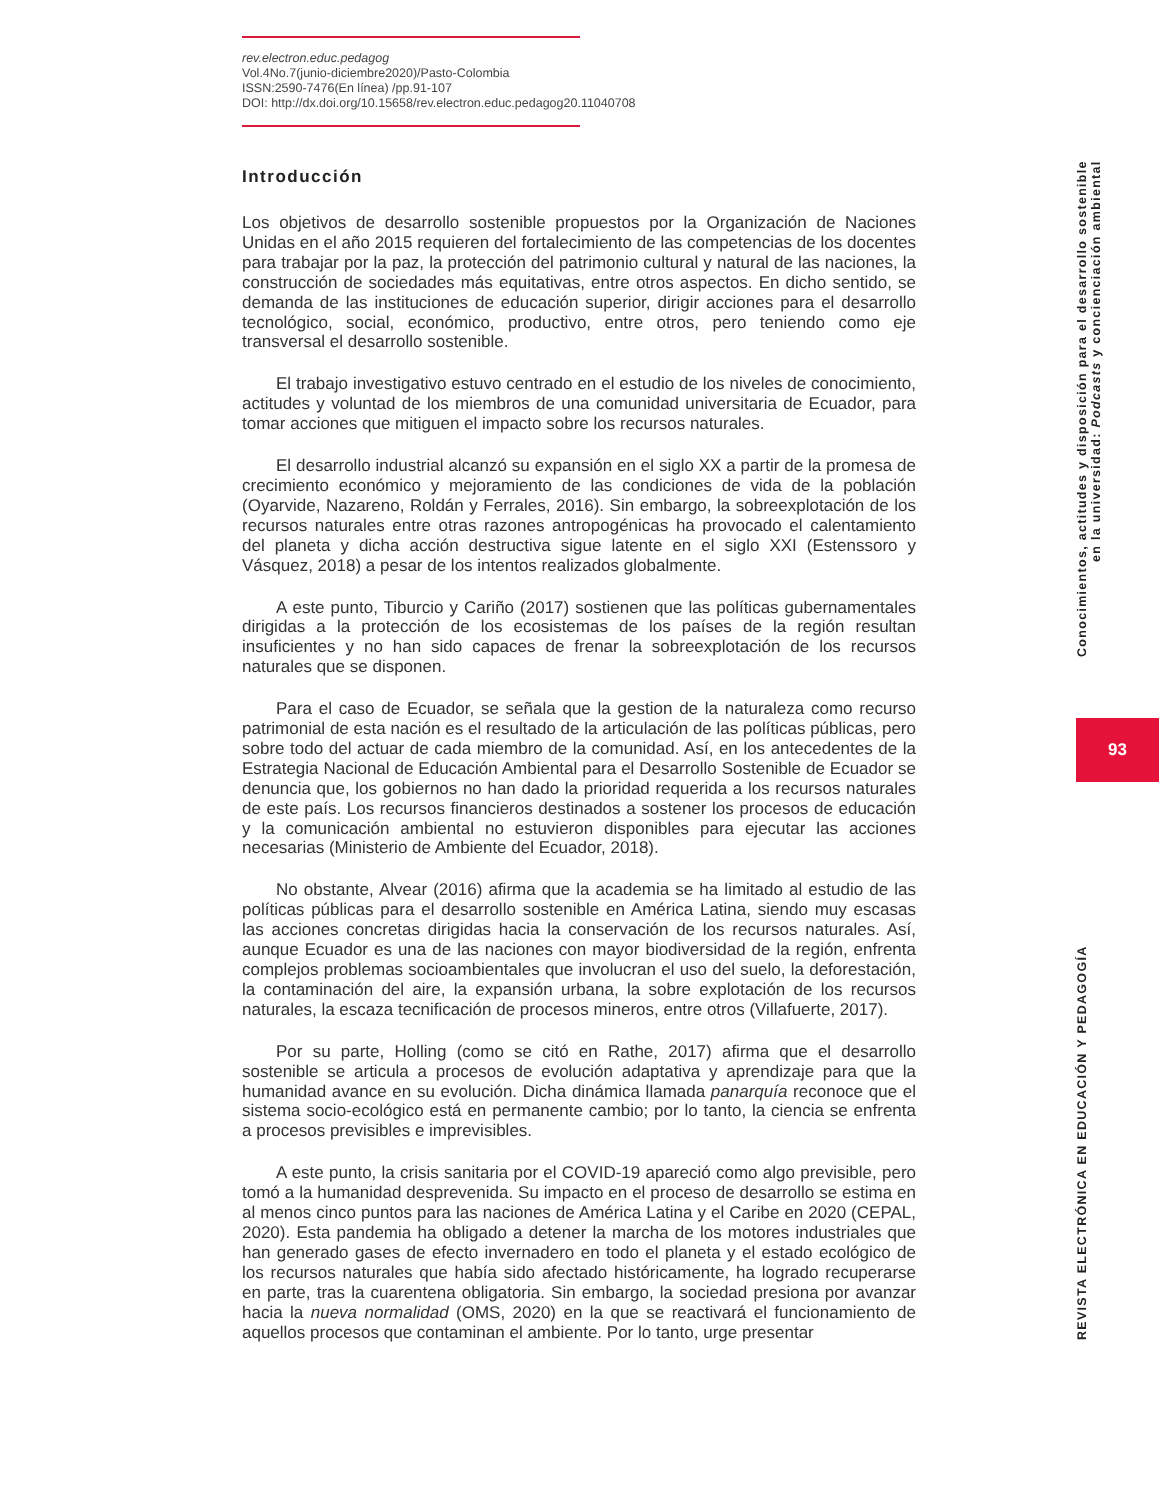rev.electron.educ.pedagog
Vol.4No.7(junio-diciembre2020)/Pasto-Colombia
ISSN:2590-7476(En línea) /pp.91-107
DOI: http://dx.doi.org/10.15658/rev.electron.educ.pedagog20.11040708
Introducción
Los objetivos de desarrollo sostenible propuestos por la Organización de Naciones Unidas en el año 2015 requieren del fortalecimiento de las competencias de los docentes para trabajar por la paz, la protección del patrimonio cultural y natural de las naciones, la construcción de sociedades más equitativas, entre otros aspectos. En dicho sentido, se demanda de las instituciones de educación superior, dirigir acciones para el desarrollo tecnológico, social, económico, productivo, entre otros, pero teniendo como eje transversal el desarrollo sostenible.
El trabajo investigativo estuvo centrado en el estudio de los niveles de conocimiento, actitudes y voluntad de los miembros de una comunidad universitaria de Ecuador, para tomar acciones que mitiguen el impacto sobre los recursos naturales.
El desarrollo industrial alcanzó su expansión en el siglo XX a partir de la promesa de crecimiento económico y mejoramiento de las condiciones de vida de la población (Oyarvide, Nazareno, Roldán y Ferrales, 2016). Sin embargo, la sobreexplotación de los recursos naturales entre otras razones antropogénicas ha provocado el calentamiento del planeta y dicha acción destructiva sigue latente en el siglo XXI (Estenssoro y Vásquez, 2018) a pesar de los intentos realizados globalmente.
A este punto, Tiburcio y Cariño (2017) sostienen que las políticas gubernamentales dirigidas a la protección de los ecosistemas de los países de la región resultan insuficientes y no han sido capaces de frenar la sobreexplotación de los recursos naturales que se disponen.
Para el caso de Ecuador, se señala que la gestion de la naturaleza como recurso patrimonial de esta nación es el resultado de la articulación de las políticas públicas, pero sobre todo del actuar de cada miembro de la comunidad. Así, en los antecedentes de la Estrategia Nacional de Educación Ambiental para el Desarrollo Sostenible de Ecuador se denuncia que, los gobiernos no han dado la prioridad requerida a los recursos naturales de este país. Los recursos financieros destinados a sostener los procesos de educación y la comunicación ambiental no estuvieron disponibles para ejecutar las acciones necesarias (Ministerio de Ambiente del Ecuador, 2018).
No obstante, Alvear (2016) afirma que la academia se ha limitado al estudio de las políticas públicas para el desarrollo sostenible en América Latina, siendo muy escasas las acciones concretas dirigidas hacia la conservación de los recursos naturales. Así, aunque Ecuador es una de las naciones con mayor biodiversidad de la región, enfrenta complejos problemas socioambientales que involucran el uso del suelo, la deforestación, la contaminación del aire, la expansión urbana, la sobre explotación de los recursos naturales, la escaza tecnificación de procesos mineros, entre otros (Villafuerte, 2017).
Por su parte, Holling (como se citó en Rathe, 2017) afirma que el desarrollo sostenible se articula a procesos de evolución adaptativa y aprendizaje para que la humanidad avance en su evolución. Dicha dinámica llamada panarquía reconoce que el sistema socio-ecológico está en permanente cambio; por lo tanto, la ciencia se enfrenta a procesos previsibles e imprevisibles.
A este punto, la crisis sanitaria por el COVID-19 apareció como algo previsible, pero tomó a la humanidad desprevenida. Su impacto en el proceso de desarrollo se estima en al menos cinco puntos para las naciones de América Latina y el Caribe en 2020 (CEPAL, 2020). Esta pandemia ha obligado a detener la marcha de los motores industriales que han generado gases de efecto invernadero en todo el planeta y el estado ecológico de los recursos naturales que había sido afectado históricamente, ha logrado recuperarse en parte, tras la cuarentena obligatoria. Sin embargo, la sociedad presiona por avanzar hacia la nueva normalidad (OMS, 2020) en la que se reactivará el funcionamiento de aquellos procesos que contaminan el ambiente. Por lo tanto, urge presentar
Conocimientos, actitudes y disposición para el desarrollo sostenible
en la universidad: Podcasts y concienciación ambiental
93
REVISTA ELECTRÓNICA EN EDUCACIÓN Y PEDAGOGÍA